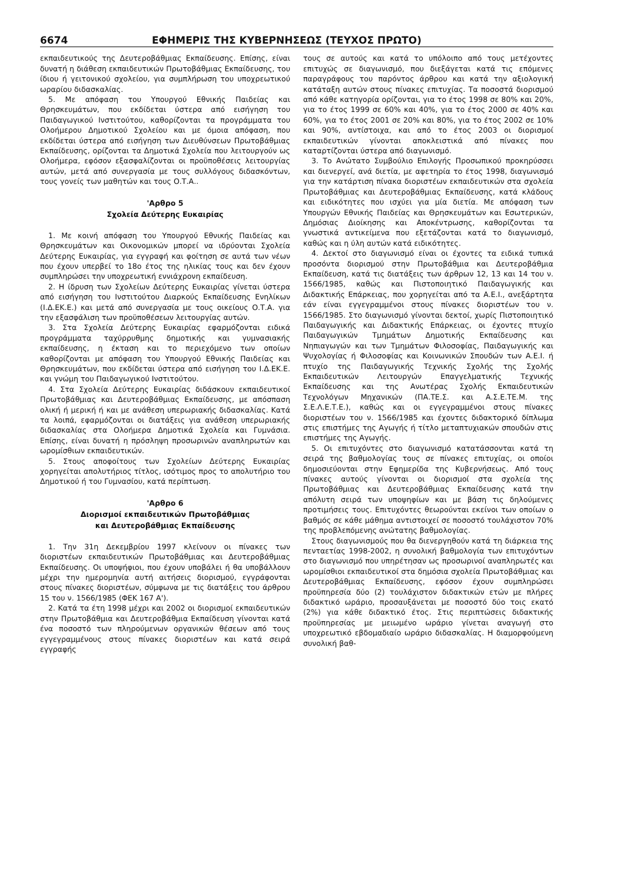6674 ΕΦΗΜΕΡΙΣ ΤΗΣ ΚΥΒΕΡΝΗΣΕΩΣ (ΤΕΥΧΟΣ ΠΡΩΤΟ)
εκπαιδευτικούς της Δευτεροβάθμιας Εκπαίδευσης. Επίσης, είναι δυνατή η διάθεση εκπαιδευτικών Πρωτοβάθμιας Εκπαίδευσης, του ίδιου ή γειτονικού σχολείου, για συμπλήρωση του υποχρεωτικού ωραρίου διδασκαλίας.
5. Με απόφαση του Υπουργού Εθνικής Παιδείας και Θρησκευμάτων, που εκδίδεται ύστερα από εισήγηση του Παιδαγωγικού Ινστιτούτου, καθορίζονται τα προγράμματα του Ολοήμερου Δημοτικού Σχολείου και με όμοια απόφαση, που εκδίδεται ύστερα από εισήγηση των Διευθύνσεων Πρωτοβάθμιας Εκπαίδευσης, ορίζονται τα Δημοτικά Σχολεία που λειτουργούν ως Ολοήμερα, εφόσον εξασφαλίζονται οι προϋποθέσεις λειτουργίας αυτών, μετά από συνεργασία με τους συλλόγους διδασκόντων, τους γονείς των μαθητών και τους Ο.Τ.Α..
'Αρθρο 5
Σχολεία Δεύτερης Ευκαιρίας
1. Με κοινή απόφαση του Υπουργού Εθνικής Παιδείας και Θρησκευμάτων και Οικονομικών μπορεί να ιδρύονται Σχολεία Δεύτερης Ευκαιρίας, για εγγραφή και φοίτηση σε αυτά των νέων που έχουν υπερβεί το 18ο έτος της ηλικίας τους και δεν έχουν συμπληρώσει την υποχρεωτική εννιάχρονη εκπαίδευση.
2. Η ίδρυση των Σχολείων Δεύτερης Ευκαιρίας γίνεται ύστερα από εισήγηση του Ινστιτούτου Διαρκούς Εκπαίδευσης Ενηλίκων (Ι.Δ.ΕΚ.Ε.) και μετά από συνεργασία με τους οικείους Ο.Τ.Α. για την εξασφάλιση των προϋποθέσεων λειτουργίας αυτών.
3. Στα Σχολεία Δεύτερης Ευκαιρίας εφαρμόζονται ειδικά προγράμματα ταχύρρυθμης δημοτικής και γυμνασιακής εκπαίδευσης, η έκταση και το περιεχόμενο των οποίων καθορίζονται με απόφαση του Υπουργού Εθνικής Παιδείας και Θρησκευμάτων, που εκδίδεται ύστερα από εισήγηση του Ι.Δ.ΕΚ.Ε. και γνώμη του Παιδαγωγικού Ινστιτούτου.
4. Στα Σχολεία Δεύτερης Ευκαιρίας διδάσκουν εκπαιδευτικοί Πρωτοβάθμιας και Δευτεροβάθμιας Εκπαίδευσης, με απόσπαση ολική ή μερική ή και με ανάθεση υπερωριακής διδασκαλίας. Κατά τα λοιπά, εφαρμόζονται οι διατάξεις για ανάθεση υπερωριακής διδασκαλίας στα Ολοήμερα Δημοτικά Σχολεία και Γυμνάσια. Επίσης, είναι δυνατή η πρόσληψη προσωρινών αναπληρωτών και ωρομίσθιων εκπαιδευτικών.
5. Στους αποφοίτους των Σχολείων Δεύτερης Ευκαιρίας χορηγείται απολυτήριος τίτλος, ισότιμος προς το απολυτήριο του Δημοτικού ή του Γυμνασίου, κατά περίπτωση.
'Αρθρο 6
Διορισμοί εκπαιδευτικών Πρωτοβάθμιας
και Δευτεροβάθμιας Εκπαίδευσης
1. Την 31η Δεκεμβρίου 1997 κλείνουν οι πίνακες των διοριστέων εκπαιδευτικών Πρωτοβάθμιας και Δευτεροβάθμιας Εκπαίδευσης. Οι υποψήφιοι, που έχουν υποβάλει ή θα υποβάλλουν μέχρι την ημερομηνία αυτή αιτήσεις διορισμού, εγγράφονται στους πίνακες διοριστέων, σύμφωνα με τις διατάξεις του άρθρου 15 του ν. 1566/1985 (ΦΕΚ 167 Α').
2. Κατά τα έτη 1998 μέχρι και 2002 οι διορισμοί εκπαιδευτικών στην Πρωτοβάθμια και Δευτεροβάθμια Εκπαίδευση γίνονται κατά ένα ποσοστό των πληρούμενων οργανικών θέσεων από τους εγγεγραμμένους στους πίνακες διοριστέων και κατά σειρά εγγραφής
τους σε αυτούς και κατά το υπόλοιπο από τους μετέχοντες επιτυχώς σε διαγωνισμό, που διεξάγεται κατά τις επόμενες παραγράφους του παρόντος άρθρου και κατά την αξιολογική κατάταξη αυτών στους πίνακες επιτυχίας. Τα ποσοστά διορισμού από κάθε κατηγορία ορίζονται, για το έτος 1998 σε 80% και 20%, για το έτος 1999 σε 60% και 40%, για το έτος 2000 σε 40% και 60%, για το έτος 2001 σε 20% και 80%, για το έτος 2002 σε 10% και 90%, αντίστοιχα, και από το έτος 2003 οι διορισμοί εκπαιδευτικών γίνονται αποκλειστικά από πίνακες που καταρτίζονται ύστερα από διαγωνισμό.
3. Το Ανώτατο Συμβούλιο Επιλογής Προσωπικού προκηρύσσει και διενεργεί, ανά διετία, με αφετηρία το έτος 1998, διαγωνισμό για την κατάρτιση πίνακα διοριστέων εκπαιδευτικών στα σχολεία Πρωτοβάθμιας και Δευτεροβάθμιας Εκπαίδευσης, κατά κλάδους και ειδικότητες που ισχύει για μία διετία. Με απόφαση των Υπουργών Εθνικής Παιδείας και Θρησκευμάτων και Εσωτερικών, Δημόσιας Διοίκησης και Αποκέντρωσης, καθορίζονται τα γνωστικά αντικείμενα που εξετάζονται κατά το διαγωνισμό, καθώς και η ύλη αυτών κατά ειδικότητες.
4. Δεκτοί στο διαγωνισμό είναι οι έχοντες τα ειδικά τυπικά προσόντα διορισμού στην Πρωτοβάθμια και Δευτεροβάθμια Εκπαίδευση, κατά τις διατάξεις των άρθρων 12, 13 και 14 του ν. 1566/1985, καθώς και Πιστοποιητικό Παιδαγωγικής και Διδακτικής Επάρκειας, που χορηγείται από τα Α.Ε.Ι., ανεξάρτητα εάν είναι εγγεγραμμένοι στους πίνακες διοριστέων του ν. 1566/1985. Στο διαγωνισμό γίνονται δεκτοί, χωρίς Πιστοποιητικό Παιδαγωγικής και Διδακτικής Επάρκειας, οι έχοντες πτυχίο Παιδαγωγικών Τμημάτων Δημοτικής Εκπαίδευσης και Νηπιαγωγών και των Τμημάτων Φιλοσοφίας, Παιδαγωγικής και Ψυχολογίας ή Φιλοσοφίας και Κοινωνικών Σπουδών των Α.Ε.Ι. ή πτυχίο της Παιδαγωγικής Τεχνικής Σχολής της Σχολής Εκπαιδευτικών Λειτουργών Επαγγελματικής Τεχνικής Εκπαίδευσης και της Ανωτέρας Σχολής Εκπαιδευτικών Τεχνολόγων Μηχανικών (ΠΑ.ΤΕ.Σ. και Α.Σ.Ε.ΤΕ.Μ. της Σ.Ε.Λ.Ε.Τ.Ε.), καθώς και οι εγγεγραμμένοι στους πίνακες διοριστέων του ν. 1566/1985 και έχοντες διδακτορικό δίπλωμα στις επιστήμες της Αγωγής ή τίτλο μεταπτυχιακών σπουδών στις επιστήμες της Αγωγής.
5. Οι επιτυχόντες στο διαγωνισμό κατατάσσονται κατά τη σειρά της βαθμολογίας τους σε πίνακες επιτυχίας, οι οποίοι δημοσιεύονται στην Εφημερίδα της Κυβερνήσεως. Από τους πίνακες αυτούς γίνονται οι διορισμοί στα σχολεία της Πρωτοβάθμιας και Δευτεροβάθμιας Εκπαίδευσης κατά την απόλυτη σειρά των υποψηφίων και με βάση τις δηλούμενες προτιμήσεις τους. Επιτυχόντες θεωρούνται εκείνοι των οποίων ο βαθμός σε κάθε μάθημα αντιστοιχεί σε ποσοστό τουλάχιστον 70% της προβλεπόμενης ανώτατης βαθμολογίας.
Στους διαγωνισμούς που θα διενεργηθούν κατά τη διάρκεια της πενταετίας 1998-2002, η συνολική βαθμολογία των επιτυχόντων στο διαγωνισμό που υπηρέτησαν ως προσωρινοί αναπληρωτές και ωρομίσθιοι εκπαιδευτικοί στα δημόσια σχολεία Πρωτοβάθμιας και Δευτεροβάθμιας Εκπαίδευσης, εφόσον έχουν συμπληρώσει προϋπηρεσία δύο (2) τουλάχιστον διδακτικών ετών με πλήρες διδακτικό ωράριο, προσαυξάνεται με ποσοστό δύο τοις εκατό (2%) για κάθε διδακτικό έτος. Στις περιπτώσεις διδακτικής προϋπηρεσίας με μειωμένο ωράριο γίνεται αναγωγή στο υποχρεωτικό εβδομαδιαίο ωράριο διδασκαλίας. Η διαμορφούμενη συνολική βαθ-